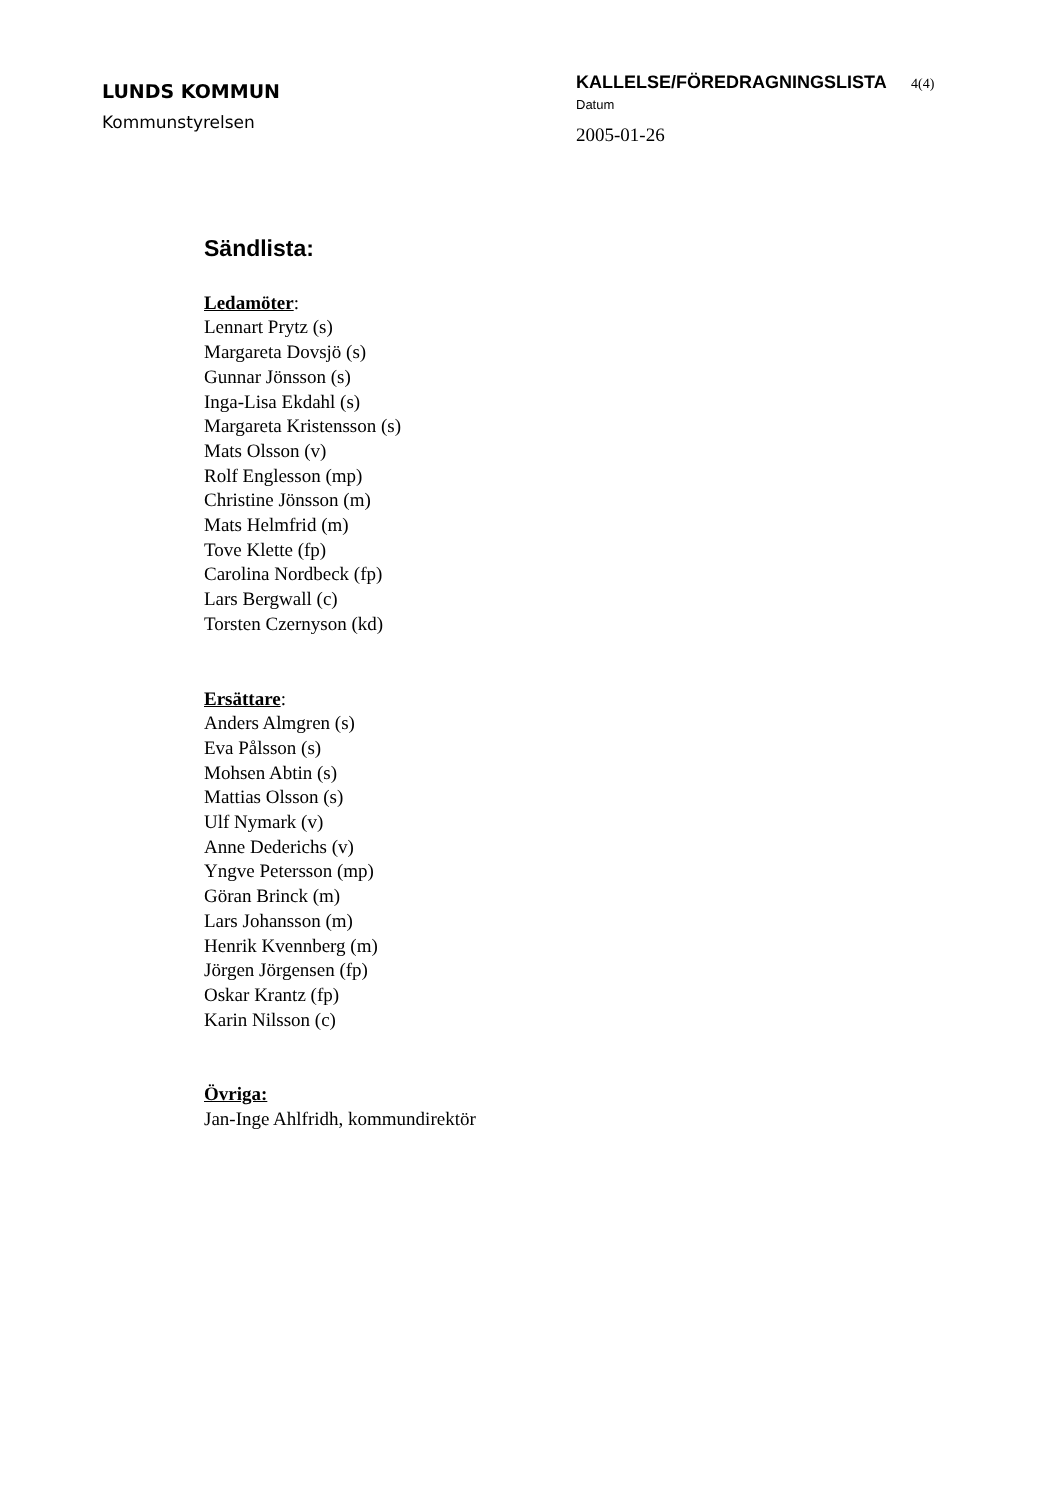LUNDS KOMMUN
Kommunstyrelsen
KALLELSE/FÖREDRAGNINGSLISTA 4(4)
Datum
2005-01-26
Sändlista:
Ledamöter:
Lennart Prytz (s)
Margareta Dovsjö (s)
Gunnar Jönsson (s)
Inga-Lisa Ekdahl (s)
Margareta Kristensson (s)
Mats Olsson (v)
Rolf Englesson (mp)
Christine Jönsson (m)
Mats Helmfrid (m)
Tove Klette (fp)
Carolina Nordbeck (fp)
Lars Bergwall (c)
Torsten Czernyson (kd)
Ersättare:
Anders Almgren (s)
Eva Pålsson (s)
Mohsen Abtin (s)
Mattias Olsson (s)
Ulf Nymark (v)
Anne Dederichs (v)
Yngve Petersson (mp)
Göran Brinck (m)
Lars Johansson (m)
Henrik Kvennberg (m)
Jörgen Jörgensen (fp)
Oskar Krantz (fp)
Karin Nilsson (c)
Övriga:
Jan-Inge Ahlfridh, kommundirektör